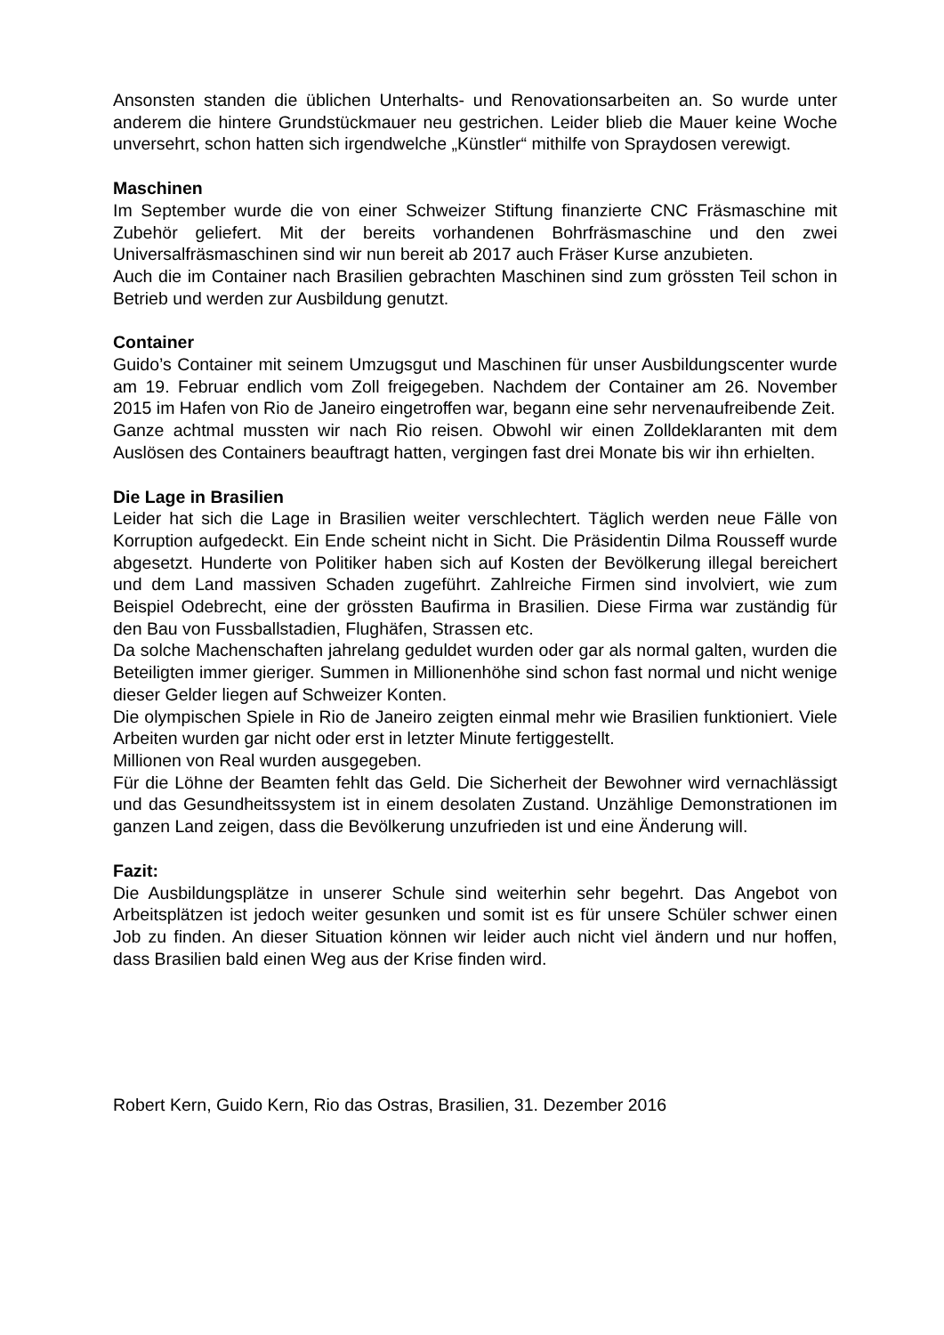Ansonsten standen die üblichen Unterhalts- und Renovationsarbeiten an. So wurde unter anderem die hintere Grundstückmauer neu gestrichen. Leider blieb die Mauer keine Woche unversehrt, schon hatten sich irgendwelche „Künstler“ mithilfe von Spraydosen verewigt.
Maschinen
Im September wurde die von einer Schweizer Stiftung finanzierte CNC Fräsmaschine mit Zubehör geliefert. Mit der bereits vorhandenen Bohrfräsmaschine und den zwei Universalfräsmaschinen sind wir nun bereit ab 2017 auch Fräser Kurse anzubieten.
Auch die im Container nach Brasilien gebrachten Maschinen sind zum grössten Teil schon in Betrieb und werden zur Ausbildung genutzt.
Container
Guido’s Container mit seinem Umzugsgut und Maschinen für unser Ausbildungscenter wurde am 19. Februar endlich vom Zoll freigegeben. Nachdem der Container am 26. November 2015 im Hafen von Rio de Janeiro eingetroffen war, begann eine sehr nervenaufreibende Zeit.
Ganze achtmal mussten wir nach Rio reisen. Obwohl wir einen Zolldeklaranten mit dem Auslösen des Containers beauftragt hatten, vergingen fast drei Monate bis wir ihn erhielten.
Die Lage in Brasilien
Leider hat sich die Lage in Brasilien weiter verschlechtert. Täglich werden neue Fälle von Korruption aufgedeckt. Ein Ende scheint nicht in Sicht. Die Präsidentin Dilma Rousseff wurde abgesetzt. Hunderte von Politiker haben sich auf Kosten der Bevölkerung illegal bereichert und dem Land massiven Schaden zugeführt. Zahlreiche Firmen sind involviert, wie zum Beispiel Odebrecht, eine der grössten Baufirma in Brasilien. Diese Firma war zuständig für den Bau von Fussballstadien, Flughäfen, Strassen etc.
Da solche Machenschaften jahrelang geduldet wurden oder gar als normal galten, wurden die Beteiligten immer gieriger. Summen in Millionenhöhe sind schon fast normal und nicht wenige dieser Gelder liegen auf Schweizer Konten.
Die olympischen Spiele in Rio de Janeiro zeigten einmal mehr wie Brasilien funktioniert. Viele Arbeiten wurden gar nicht oder erst in letzter Minute fertiggestellt.
Millionen von Real wurden ausgegeben.
Für die Löhne der Beamten fehlt das Geld. Die Sicherheit der Bewohner wird vernachlässigt und das Gesundheitssystem ist in einem desolaten Zustand. Unzählige Demonstrationen im ganzen Land zeigen, dass die Bevölkerung unzufrieden ist und eine Änderung will.
Fazit:
Die Ausbildungsplätze in unserer Schule sind weiterhin sehr begehrt. Das Angebot von Arbeitsplätzen ist jedoch weiter gesunken und somit ist es für unsere Schüler schwer einen Job zu finden. An dieser Situation können wir leider auch nicht viel ändern und nur hoffen, dass Brasilien bald einen Weg aus der Krise finden wird.
Robert Kern, Guido Kern, Rio das Ostras, Brasilien, 31. Dezember 2016